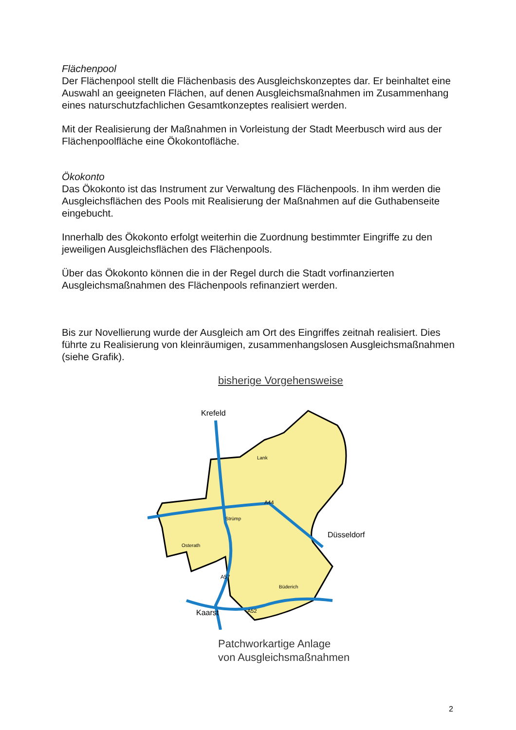Flächenpool
Der Flächenpool stellt die Flächenbasis des Ausgleichskonzeptes dar. Er beinhaltet eine Auswahl an geeigneten Flächen, auf denen Ausgleichsmaßnahmen im Zusammenhang eines naturschutzfachlichen Gesamtkonzeptes realisiert werden.
Mit der Realisierung der Maßnahmen in Vorleistung der Stadt Meerbusch wird aus der Flächenpoolfläche eine Ökokontofläche.
Ökokonto
Das Ökokonto ist das Instrument zur Verwaltung des Flächenpools. In ihm werden die Ausgleichsflächen des Pools mit Realisierung der Maßnahmen auf die Guthabenseite eingebucht.
Innerhalb des Ökokonto erfolgt weiterhin die Zuordnung bestimmter Eingriffe zu den jeweiligen Ausgleichsflächen des Flächenpools.
Über das Ökokonto können die in der Regel durch die Stadt vorfinanzierten Ausgleichsmaßnahmen des Flächenpools refinanziert werden.
Bis zur Novellierung wurde der Ausgleich am Ort des Eingriffes zeitnah realisiert. Dies führte zu Realisierung von kleinräumigen, zusammenhangslosen Ausgleichsmaßnahmen (siehe Grafik).
bisherige Vorgehensweise
Krefeld
Düsseldorf
Kaarst
Lank
Strümp
Osterath
Büderich
A44
A57
A52
Patchworkartige Anlage
von Ausgleichsmaßnahmen
2